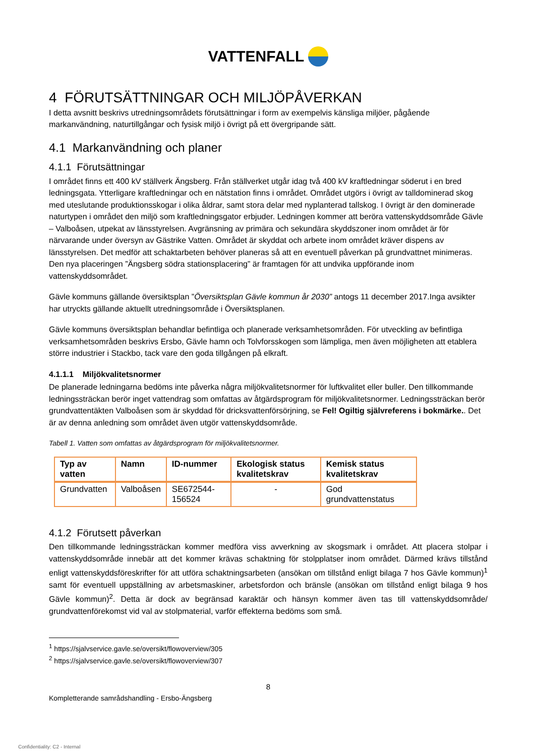VATTENFALL
4 FÖRUTSÄTTNINGAR OCH MILJÖPÅVERKAN
I detta avsnitt beskrivs utredningsområdets förutsättningar i form av exempelvis känsliga miljöer, pågående markanvändning, naturtillgångar och fysisk miljö i övrigt på ett övergripande sätt.
4.1 Markanvändning och planer
4.1.1 Förutsättningar
I området finns ett 400 kV ställverk Ängsberg. Från ställverket utgår idag två 400 kV kraftledningar söderut i en bred ledningsgata. Ytterligare kraftledningar och en nätstation finns i området. Området utgörs i övrigt av talldominerad skog med uteslutande produktionsskogar i olika åldrar, samt stora delar med nyplanterad tallskog. I övrigt är den dominerade naturtypen i området den miljö som kraftledningsgator erbjuder. Ledningen kommer att beröra vattenskyddsområde Gävle – Valboåsen, utpekat av länsstyrelsen. Avgränsning av primära och sekundära skyddszoner inom området är för närvarande under översyn av Gästrike Vatten. Området är skyddat och arbete inom området kräver dispens av länsstyrelsen. Det medför att schaktarbeten behöver planeras så att en eventuell påverkan på grundvattnet minimeras. Den nya placeringen ”Ängsberg södra stationsplacering” är framtagen för att undvika uppförande inom vattenskyddsområdet.
Gävle kommuns gällande översiktsplan ”Översiktsplan Gävle kommun år 2030” antogs 11 december 2017.Inga avsikter har utryckts gällande aktuellt utredningsområde i Översiktsplanen.
Gävle kommuns översiktsplan behandlar befintliga och planerade verksamhetsområden. För utveckling av befintliga verksamhetsområden beskrivs Ersbo, Gävle hamn och Tolvforsskogen som lämpliga, men även möjligheten att etablera större industrier i Stackbo, tack vare den goda tillgången på elkraft.
4.1.1.1 Miljökvalitetsnormer
De planerade ledningarna bedöms inte påverka några miljökvalitetsnormer för luftkvalitet eller buller. Den tillkommande ledningssträckan berör inget vattendrag som omfattas av åtgärdsprogram för miljökvalitetsnormer. Ledningssträckan berör grundvattentäkten Valboåsen som är skyddad för dricksvattenförsörjning, se Fel! Ogiltig självreferens i bokmärke.. Det är av denna anledning som området även utgör vattenskyddsområde.
Tabell 1. Vatten som omfattas av åtgärdsprogram för miljökvalitetsnormer.
| Typ av vatten | Namn | ID-nummer | Ekologisk status kvalitetskrav | Kemisk status kvalitetskrav |
| --- | --- | --- | --- | --- |
| Grundvatten | Valboåsen | SE672544-156524 | - | God grundvattenstatus |
4.1.2 Förutsett påverkan
Den tillkommande ledningssträckan kommer medföra viss avverkning av skogsmark i området. Att placera stolpar i vattenskyddsområde innebär att det kommer krävas schaktning för stolpplatser inom området. Därmed krävs tillstånd enligt vattenskyddsföreskrifter för att utföra schaktningsarbeten (ansökan om tillstånd enligt bilaga 7 hos Gävle kommun)<sup>1</sup> samt för eventuell uppställning av arbetsmaskiner, arbetsfordon och bränsle (ansökan om tillstånd enligt bilaga 9 hos Gävle kommun)<sup>2</sup>. Detta är dock av begränsad karaktär och hänsyn kommer även tas till vattenskyddsområde/ grundvattenförekomst vid val av stolpmaterial, varför effekterna bedöms som små.
<sup>1</sup> https://sjalvservice.gavle.se/oversikt/flowoverview/305
<sup>2</sup> https://sjalvservice.gavle.se/oversikt/flowoverview/307
8
Kompletterande samrådshandling - Ersbo-Ängsberg
Confidentiality: C2 - Internal